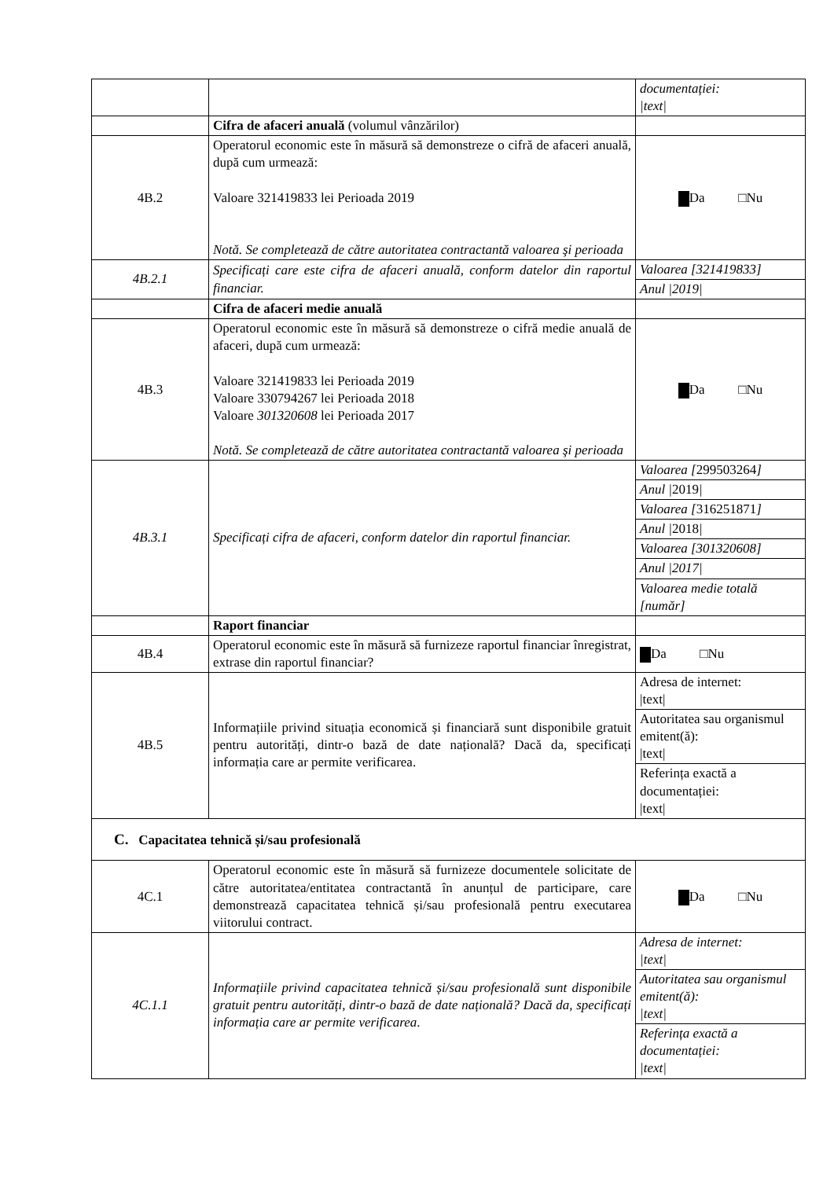| | | documentației: /text/ |
| | Cifra de afaceri anuală (volumul vânzărilor) | |
| 4B.2 | Operatorul economic este în măsură să demonstreze o cifră de afaceri anuală, după cum urmează: Valoare 321419833 lei Perioada 2019 Notă. Se completează de către autoritatea contractantă valoarea şi perioada | Da □Nu |
| 4B.2.1 | Specificați care este cifra de afaceri anuală, conform datelor din raportul financiar. | / Valoarea [321419833] / / Anul /2019/ / |
| | Cifra de afaceri medie anuală | |
| 4B.3 | Operatorul economic este în măsură să demonstreze o cifră medie anuală de afaceri, după cum urmează: Valoare 321419833 lei Perioada 2019 Valoare 330794267 lei Perioada 2018 Valoare 301320608 lei Perioada 2017 Notă. Se completează de către autoritatea contractantă valoarea şi perioada | Da □Nu |
| 4B.3.1 | Specificați cifra de afaceri, conform datelor din raportul financiar. | / Valoarea [ 299503264 ] / / Anul / 2019 / / / Valoarea [ 316251871 ] / / Anul / 2018 / / / Valoarea [301320608] / / Anul /2017/ / / Valoarea medie totală [număr] / |
| | Raport financiar | |
| 4B.4 | Operatorul economic este în măsură să furnizeze raportul financiar înregistrat, extrase din raportul financiar? | Da □Nu |
| 4B.5 | Informațiile privind situația economică și financiară sunt disponibile gratuit pentru autorități, dintr-o bază de date națională? Dacă da, specificați informația care ar permite verificarea. | / Adresa de internet: /text/ / / Autoritatea sau organismul emitent(ă): /text/ / / Referința exactă a documentației: /text/ / |
| C. Capacitatea tehnică și/sau profesională | | |
| 4C.1 | Operatorul economic este în măsură să furnizeze documentele solicitate de către autoritatea/entitatea contractantă în anunțul de participare, care demonstrează capacitatea tehnică și/sau profesională pentru executarea viitorului contract. | Da □Nu |
| 4C.1.1 | Informațiile privind capacitatea tehnică și/sau profesională sunt disponibile gratuit pentru autorități, dintr-o bază de date națională? Dacă da, specificați informația care ar permite verificarea . | / Adresa de internet: /text/ / / Autoritatea sau organismul emitent(ă): /text/ / / Referința exactă a documentației: /text/ / |